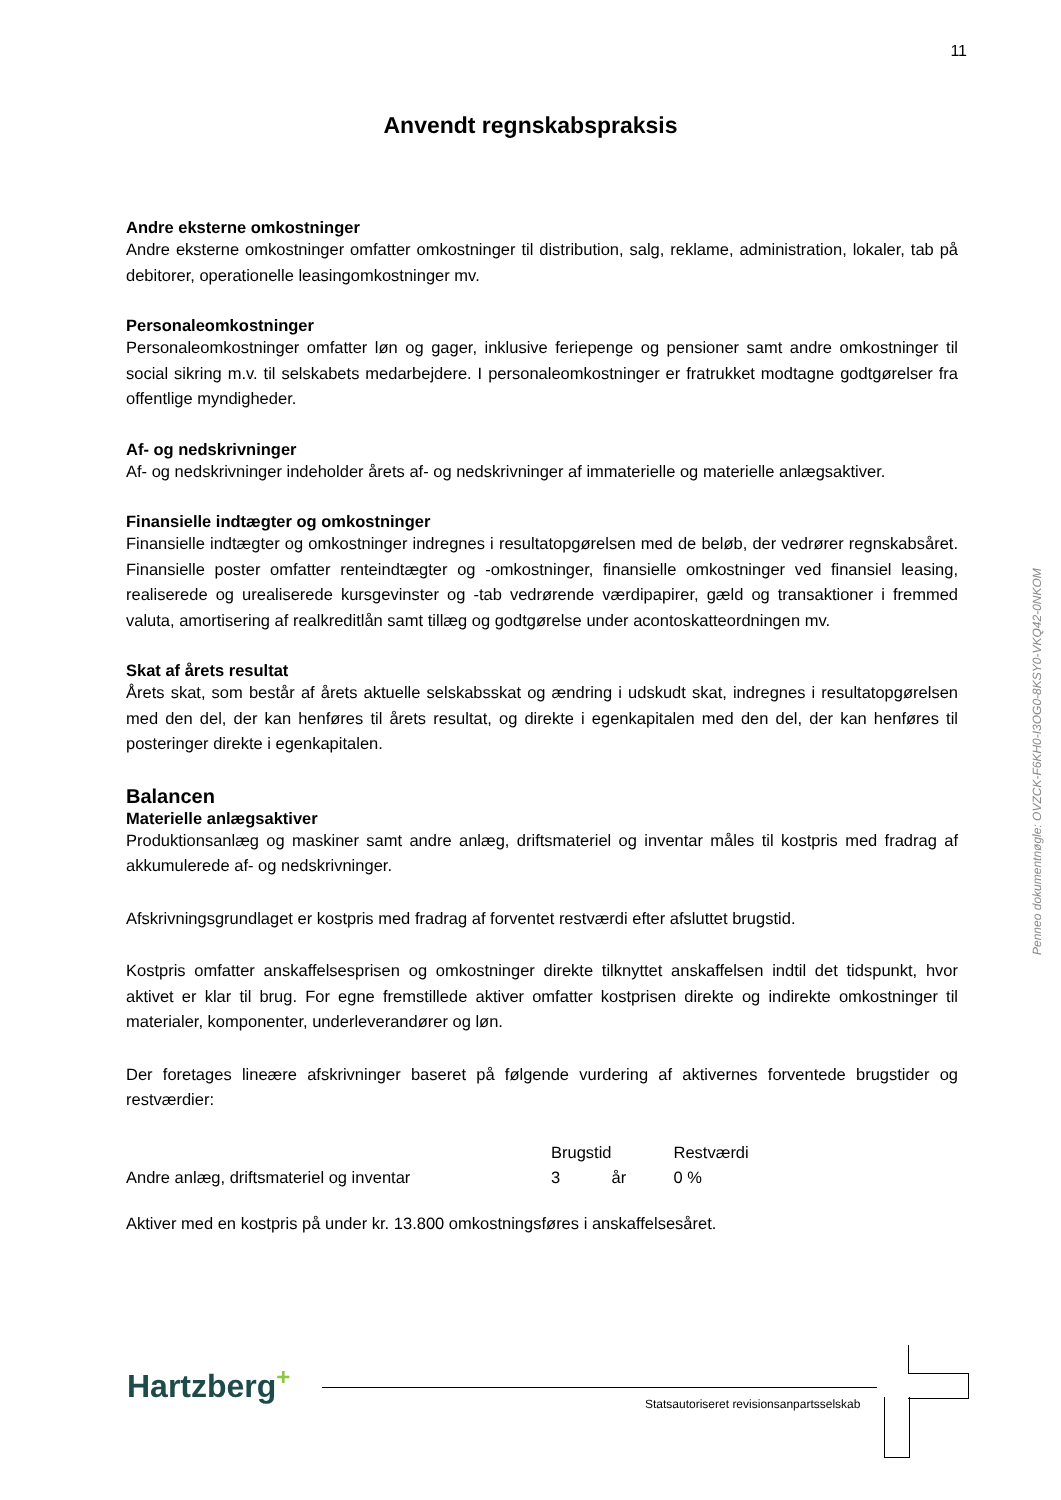11
Anvendt regnskabspraksis
Andre eksterne omkostninger
Andre eksterne omkostninger omfatter omkostninger til distribution, salg, reklame, administration, lokaler, tab på debitorer, operationelle leasingomkostninger mv.
Personaleomkostninger
Personaleomkostninger omfatter løn og gager, inklusive feriepenge og pensioner samt andre omkostninger til social sikring m.v. til selskabets medarbejdere. I personaleomkostninger er fratrukket modtagne godtgørelser fra offentlige myndigheder.
Af- og nedskrivninger
Af- og nedskrivninger indeholder årets af- og nedskrivninger af immaterielle og materielle anlægsaktiver.
Finansielle indtægter og omkostninger
Finansielle indtægter og omkostninger indregnes i resultatopgørelsen med de beløb, der vedrører regnskabsåret. Finansielle poster omfatter renteindtægter og -omkostninger, finansielle omkostninger ved finansiel leasing, realiserede og urealiserede kursgevinster og -tab vedrørende værdipapirer, gæld og transaktioner i fremmed valuta, amortisering af realkreditlån samt tillæg og godtgørelse under acontoskatteordningen mv.
Skat af årets resultat
Årets skat, som består af årets aktuelle selskabsskat og ændring i udskudt skat, indregnes i resultatopgørelsen med den del, der kan henføres til årets resultat, og direkte i egenkapitalen med den del, der kan henføres til posteringer direkte i egenkapitalen.
Balancen
Materielle anlægsaktiver
Produktionsanlæg og maskiner samt andre anlæg, driftsmateriel og inventar måles til kostpris med fradrag af akkumulerede af- og nedskrivninger.
Afskrivningsgrundlaget er kostpris med fradrag af forventet restværdi efter afsluttet brugstid.
Kostpris omfatter anskaffelsesprisen og omkostninger direkte tilknyttet anskaffelsen indtil det tidspunkt, hvor aktivet er klar til brug. For egne fremstillede aktiver omfatter kostprisen direkte og indirekte omkostninger til materialer, komponenter, underleverandører og løn.
Der foretages lineære afskrivninger baseret på følgende vurdering af aktivernes forventede brugstider og restværdier:
| | Brugstid | | Restværdi |
| --- | --- | --- | --- |
| Andre anlæg, driftsmateriel og inventar | 3 | år | 0 % |
Aktiver med en kostpris på under kr. 13.800 omkostningsføres i anskaffelsesåret.
Penneo dokumentnøgle: OVZCK-F6KH0-I3OG0-8KSY0-VKQ42-0NKOM
Hartzberg<sup>+</sup>
Statsautoriseret revisionsanpartsselskab